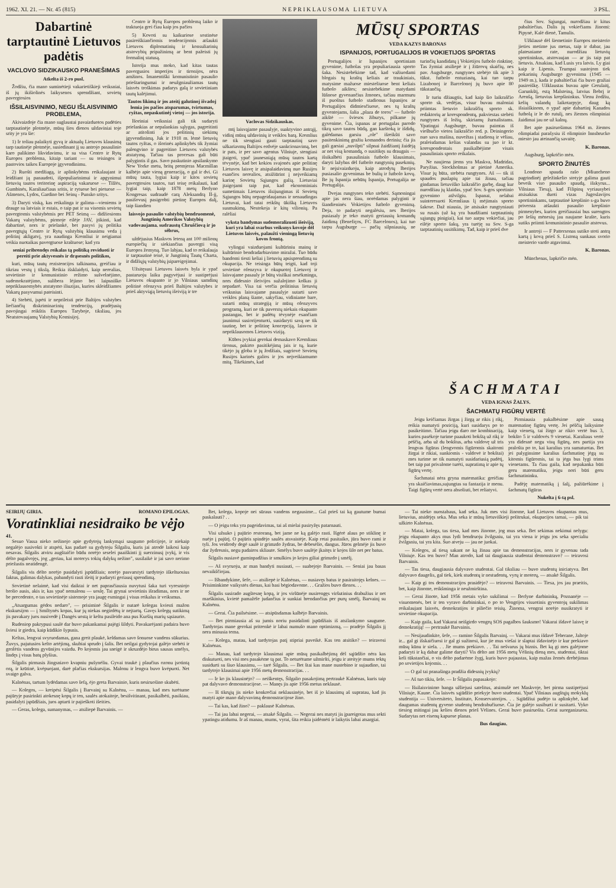1962. XI. 21. — Nr. 45 (815) N E P R I K L A U S O M A L I E T U V A 3 PSL.
Dabartinė tarptautinė Lietuvos padėtis
VACLOVO SIDZIKAUSKO PRANEŠIMAS
Atkelta iš 2-ro pusl.
Žodžiu, čia mano suminėtieji vakarietiškieji veiksniai, iš jų ikišiolinės laikysenos sprendžiant, sovietų pavergtosios
IŠSILAISVINIMO, NEGU IŠLAISVINIMO PROBLEMA,
Akivaizdoje čia mano suglaustai pavaizduotos padėties tarptautinėje plotmėje, mūsų šios dienos uždaviniai toje srity je yra šie:
1) Ir toliau palaikyti gyvą ir aktualų Lietuvos klausimą tarp tautinėje plotmėje, susiedinant jį su antrojo pasaulinio karo palikimo likvidavimu, ir su visa Centro ir Rytų Europos problema, kitaip tariant — su teisingos ir pastovios taikos Europoje įgyvendinimu.
2) Ruošti medžiagą, ir aplinkybėms reikalaujant ir leidžiant ją panaudoti, išpopuliarinimui ir apgynimui lietuvių tautos teritorinę aspiraciją vakaruose — Tilžės, Gumbinės, Karaliaučiaus sritis, ir rytuose bei pietuose — Ašmenos, Lydos, Gardino bei Seinų - Punsko sritys.
3) Daryti viską, kas reikalinga ir galima—vieniems ir drauge su latviais ir estais, o taip pat ir su visomis sovietų pavergtomis valstybėmis per PET Seimą — didžiosioms Vakarų valstybėms, pirmoje eilėje JAV, įtikinti, kad dabartinė, nors ir prielankė, bet pasyvi jų politika pavergtųjų Centro ir Rytų valstybių klausimu veda į politinį akligatvį, yra naudinga Kremliui ir neigiamai veikia nuotaikas pavergtuose kraštuose; kad yra
seniai pribrendęs reikalas tą politiką reviduoti ir pereiti prie aktyvesnės ir drąsesnės politikos,
kuri, mūsų tautų rezistencijos talkinama, greičiau ir tikriau vestų į tikslą. Reikia išsklaidyti, kaip nerealias, sovietinio ir komunistinio režimo sušvelnėjimo, sudemokratėjimo, sulibera lėjimo bei laipsniško nepriklausomybės atstatymo iliuzijas, kurios skleidžiamos Vakarų pasyvumui pateisinti.
4) Stebėti, įspėti ir neprileisti prie Baltijos valstybes liečiančių diskriminacinių tendencijų, pradėjusių pavojingai reikštis Europos Taryboje, tiksliau, jos Neatstovaujamų Valstybių Komisijoj.
Centro ir Rytų Europos problemą laiko ir traktuoja grei čiau kaip jos pačios
5) Kovoti su kaikuriose sostinėse pasireiškiančiomis tendencijomis atšaukti Lietuvos diplomatinių ir konsuliarinių atstovybių pripažinimą ar bent pažeisti jų formalinį statusą.
Istorija mus moko, kad kitas tautas pavergusios imperijos ir tironijos, nėra amžinos. Imanentiški komunistinio pasaulio prieštaringumai ir neužgniaužiamas tautų laisvės troškimas padarys galą ir sovietiniam tautų kalėjimui.
Tautos likimą ir jos ateitį galutinoj išvadoj lemia jos pačios atsparumas, tvirtumas, ryžtas, nepaskutinėj vietoj — jos istorija.
Išoriniai veiksniai gali tik sudaryti prielankias ar nepalankias sąlygas, pagreitinti ar atitolinti jos politinių siekimų įgyvendinimą. Juk ir 1918 m. lėmė lietuvių tautos ryžtas, o išorinės aplinkybės tik žymiai palengvino ir pagreitino Lietuvos valstybės atstatymą. Tačiau tas procesas gali būti palygintis il gas. Savo paskutinio apsilankymo New Yorke metu, britų premjeras Macmillan kalbėjo apie vieną generaciją, o gal ir dvi. Gi mūsų tauta, lygiai kaip ir kitos sovietų pavergtosios tautos, turi teisę reikalauti, kad lygiai taip, kaip 1878 metų Berlyno Kongresas sudraudė carą Aleksandrą II-jį, pasišovusį pasigrobti pietinę Europos dalį, taip šiandien
laisvojo pasaulio valstybių bendruomenė, Jungtinių Amerikos Valstybių vadovaujama. sudraustų Chruščiovą ir jo sėbrus,
uždėjusius Maskvos leteną ant 100 milionų europiečių ir siekiančius pavergti visą Europos žemyną. Tuo labjau, kad to reikalauja ir tarptautinė teisė, ir Jungtinių Tautų Charta, ir didžiųjų valstybių įsipareigojimai.
Užsitęsusi Lietuvos laisvės byla ir ypač pastaruoju laiku pagyvėjusi ir sustiprėjusi Lietuvos okupanto ir jo Vilniaus samdinų politinė ofenzyva prieš Baltijos valstybes ir prieš aktyviąją lietuvių išeiviją ir tre
Vaclovas Sidzikauskas.
mtį laisvąjame pasaulyje, suaktyvino antrąjį, vidinį mūsų uždavinių ir veiklos barą. Kremlius ne tik stengiasi gauti tarptautinį savo užkariavmų Baltijos erdvėje sankcionavimą, bet ir pats, ir per savo agentus Vilniuje, stengiasi įtaigoti, ypač jaunesniąją mūsų tautos kartą tėvynėje, kad bet kokios svajonės apie politinę Lietuvos laisvę ir atsipalaidavimą nuo Rusijos esančios nerealios, atsižiūrint į neįveikiamą karinę Sovietų Sąjungos galią. Lietuviai įtaigojami taip pat, kad ekonominiais sumetimais Lietuvos išsijungimas iš Sovietų Sąjungos būtų nepageidaujamas ir nenaudingas Lietuvai, kad tatai reikštų ūkišką Lietuvos susmukimą, Nestokoja ir kitų vilionių. Pa ralėliai
vyksta bandymas sudemoralizuoti išeiviją, kuri yra labai svarbus veiksnys kovoje dėl Lietuvos laisvės, palaužti vieningą lietuvių kovos frontą.
vylingai vaizduojami kultūriniu mainų ir kultūrinio bendradarbiavimo miražai. Tuo būdu bandomi tiesti keliai į lietuvių apsisprendimą su okupacija. Ne teisinga būtų teigti, kad toji sovietinė ofenzyva ir okupuotoj Lietuvoj ir laisvajame pasauly je būtų visiškai nesėkminga, nors didesnio išeivijos sužalojimo kolkas ji nepadarė. Visa tai verčia politinius lietuvių veiksnius laisvajame pasaulyje sutarti savo veiklos planą šiame, sakyčiau, vidiniame bare, sutarti mūsų strategiją ir mūsų ofenzyvos programą, kuri ne tik paverstų niekais okupanto pastangas, bet ir padėtų tėvynėje esančiam jaunimui susiorijentuoti, susidaryti savą ne tik tautinę, bet ir politinę koncepciją, laisvos ir nepriklausomos Lietuvos viziją.
Kūbos įvykiai gerokai demaskavo Kremliaus tironus, pakirto pasitikėjimą jais ir tų, kurie tikėjo jų globa ir jų žodžiais, sugriovė Sovietų Rusijos karinės galios ir jos neįveikiamumo mitą. Tikėkimės, kad
MŪSŲ SPORTAS
VEDA KAZYS BARONAS
ISPANIJOS, PORTUGALIJOS IR VOKIETIJOS SPORTAS
Portugalijos ir Ispanijos sportiniam gyvenime, futbolas yra populiariausia sporto šaka. Nesistebėkime tad, kad važiuodami blogais tų kraštų keliais ar traukiniais, matysime mažuose miesteliuose bent keliais futbolo aikštes; nesistebėkime matydami lūšnose gyvenančius žmones, tačiau marmuru iš puoštus futbolo stadionus Ispanijos ar Portugalijos didmiesčiuose, nes tų kraštų gyventojams, šalia „plaza de toros" — futbolo aikštė — šviesos žiburys, pilkame jų gyvenime. Čia, ispanas ar portugalas parodo tikrą savo tautos būdą, gan karštoką ir išdidų, galėdamas garsiu „ole" išreikšti savo pasitenkinimą gražiu komandos deriniu; čia jis gali garsiai „nuvilpti" silpnai žaidžiantį žaidėją ar net visą komandą, o susitikęs su draugais — išsikalbėti pasauliniais futbolo klausimais, daryti lažybas dėl futbolo rungtynių pasekmių. Ir neįsivaizduoju, kaip atrodytų Iberijos pusiasalio gyvenimas be bulių ir futbolo kovų. Be jų Ispanija nebūtų Ispanija, Portugalija ne Portugalija.
Dvejas rungtynes teko stebėti. Sąmoningai apie jas nera šiau, norėdamas palyginti ir šiandieninės Vokietijos futbolo gyvenimą. Deja, to padaryti negalėsiu, nes Iberijos pusiasaly je teko matyti geriausių komandų žaidimą (Benefiços, FC Barcelonos), kai tuo tarpu Augsburge — pačių silpniausių, ne turinčių kandidatų į Vokietijos futbolo rinktinę. Tas žymiai atsiliepė ir į žiūrovų skaičių, nes pav. Augsburge, rungtynes stebėjo tik apie 3 tūkst. futbolo entuziastų, kai tuo tarpu Lizabonoj ir Barcelonoj jų buvo apie 80 tūkstančių.
Ir turiu džiaugtis, kad kaip šio laikraščio sporto sk. vedėjas, visur buvau maloniai priimtas lietuvio laikraščių sporto sk. redaktorių ar korespondentų, pakviestas stebėti rungtynes iš ložių, skiriamų žurnalistams. Ypatingai Augsburge, buvau paimtas iš viešbučio vietos laikraščio red. p. Deiningerio nuo sava mašina, nuvežtas į stadioną ir vėliau, praleisdamas kelias valandas su juo ir kt. korespondentais pasikalbėjime visais pasauliniais sporto reikalais.
Ne naujiena jiems yra Maskva, Madridas, Paryžius. Stockholmas ar pietinė Amerika. Visur jų būta, stebėta rungtynes. Aš — tik iš spaudos puslapių apie tai žinau, tačiau gindamas lietuviško laikraščio garbę, daug kur nurodžiau jų klaidas, ypač Sov. S-gos sportinio gyvenimo atžvilgiu. Ispanai, nelabai suinteresuoti Kremliaus lį mėjimais sporto šakose. Daž niausia, jie atsisako rungtyniauti su rusais (už ką yra baudžiami tarptautinių sąjungų pinigiai), kai tuo aarpu vokiečiai, jau eilėje sporto šakų, yra turėję su Sov. S-ga tarptautinių susitikimų. Tad, kaip ir prieš dve
čius Sov. Sąjungai, nurodžiau ir kitus pabaltiečius. Dalis jų vokiečiams žinomi: Pipynė, Kalė dienė, Tamulis.
Užklausė dėl šiemetinio Europos meisterio jieties metime jus metus, taip ir dabar, jau platesniame rate, nurodžiau lietuvių sportininkus, atstovaujan — ar jis taip pat lietuvis. Atsakiau, kad Lusis yra latvis. Ly giai kaip ir Lipenis. Trumpai sustojom tiek pokarinių Augsburgo gyvenimu (1945 — 1949 m.), kada ir pabaltiečiai čia buvo gražiai pasireiškę. Užklaustas buvau apie Gerulaitį, Garunkštį, estą Malsteiną, latvius Bebrį ir Arenšą, lietuvius krepšininkus. Vienu žodžiu, kelių valandų laikotarpyje, daug ką išsiaiškinom, o ypač apie dabartinį Kanados futbolą ir le do rutulį, nes žiemos olimpiniai žaidimai jau ne už kalnų.
Bet apie pasiruošimus 1964 m. žiemos olimpiadai parašysiu iš olimpinio Innsbrucko miesto jau ateinančią savaitę.
K. Baronas.
Augsburg, lapkričio mėn.
SPORTO ŽINUTĖS
Londono spauda rašo (Miuncheno pagrindinėj geležinkelio stotyje galima gauti beveik viso pasaulio spaudą, išskyrus... Vilniaus Tiesą), kad Filipinų vyriausybei atsisakius duoti vizas Jugoslavijos sportininkams, tarptautinė krepšinio s-ga buvo priversta atšaukti pasaulio krepšinio pirmenybes, kurios greičiausiai bus surengtos po šešių mėnesių jau naujame krašte, kuris sutiks priimti komunistinio pasaulio atstovus.
Ir antroji — F Pattersonas sutiko stoti antrą kartą į kovą prieš S. Listoną sunkaus svorio meisterio vardo atgavimui.
K. Baronas.
Münchenas, lapkričio mėn.
ŠACHMATAI
VEDA IGNAS ŽALYS.
ŠACHMATŲ FIGŪRŲ VERTĖ
Jeigu keičiamas žirgas į žirgą ar rikis į rikį, reikia numatyti poziciją, kuri susidarys po to pasikeitimo. Tačiau jeigu daro me kombinaciją, kurios pasėkoje turime paaukoti bokštą už rikį ir pėščią, arba už du bokštus, arba valdovę už tris lengvas figūras (lengvomis figūromis skaitomi žirgai ir rikiai, sunkiomis - valdovė ir bokštai) mes turime ne tik numatyti susidariusią padėtį, bet taip pat privalome turėti, supratimą ir apie tų figūrų vertę.
Šachmatai nėra gryna matematika: greičiau yra skaičiavimas,sujungtas su fantazija ir menu. Taigi figūrų vertė nera absoliuti, bet reliatyvi.
Pirmiausia pakalbėsime apie sausą matematinę figūrų vertę. Jei pėščią laikysime kaip vienetą, tai žirgo ar rikio vertė bus 3, bokšto 5 ir valdovės 9 vienetai. Karaliaus vertė yra didesnė negu visų figūrų, nes partija yra pralošta po to, kai karalius yra sumatuotas. Bet jei palyginsime karalius šachmatinę jėgą su kitomis figūromis, tai ta jėga bus lygi trims vienetams. Ta čiau gaila, kad nepakanka būti geru matematiku, jeigu nori būti geru šachmatininku.
Padėję matematiką į šalį, pažiūrėkime į šachmatų figūras
Nukelta į 6-tą psl.
SEIRIJŲ GIRIA. ROMANO EPILOGAS.
Voratinkliai nesidraiko be vėjo
41.
Sesuo Vassa nieko nežinojo apie gydytojų lankymąsi saugumo policijoje, ir niekaip negalėjo susivokti ir atspėti, kas padarė su gydytoju Šilgaliu, kuris jai atrodė laikosi kaip nesavas. Šilgalis atviru augštaičio būdu norėjo seselei paaiškinti jį suerzinusį įvykį, ir vis dėlto pagalvojęs, jog „geriau, kai moterys tokių dalykų nežino", susilaikė ir jai savo nerimo priežastis neatidengė.
Šilgalis vis dėlto norėjo pasidalyti įspūdžiais; norėjo pasvarstyti tardytojo iškeltuosius faktus, galimas dalykas, pabandyti rasti išeitį ir padaryti geriausį sprendimą.
Sovietinė nelaimė, kad visi daiktai ir net paprasčiausia nuvytusi šaka turi vyresniojo brolio ausis, akis ir, kas ypač nemalonu — uoslę. Tai grynai sovietinis išradimas, nors ir ne be precedento, o tas sovietinėje sistemoje yra įaugę esmingai į visus reikalus ir veiksmus.
„Atsargumas gėdos nedaro", — prisiminė Šilgalis ir nutarė kolegas kviesti mažon ekskursijon — į Smiltynės kopas, kur jų niekas negirdėtų ir neįtartų. Gavęs kolegų sutikimą jis pavakary juos nusivedė į Dangės uostą ir keltu pasileido ana pus Kuršių marių sąsiaurio.
Rudeniop pakrypusi saulė dar buvo pakankamai pajėgi šildyti. Pavakarėjanti padaira buvo šviesi ir giedra, kaip kūdikio šypsnis.
Keltas, lengvai svyruodamas, gana greit plaukė, keldamas savo šonuose vandens sūkurius. Žuvys, pajutusios kelto artėjimą, skubiai sprudo į šalis. Bet neilgai gydytojai galėjo stebėti ir grožėtis vandens gyvūnijos vaizdu. Po kojomis jau sneigė ir skruzdėjo birus sausas smėlys, lindęs į visus batų plyšius.
Šilgalis pirmasis žingsniavo kvapniu pušynėliu. Gyvai traukė į plaučius ozonu įsotintą orą, ir krūtinė, kvėpuojant, darė plačias ekskursijas. Malonu ir lengva buvo kvėpuoti. Net svaigo galva.
Kalnėnas, tartum lydėdamas savo šefą, ėjo greta Barvainio, kuris nesiruošino skubėti.
— Kolegos, — kreipėsi Šilgalis į Barvainį su Kalnėnu, — manau, kad mes turėtume pajūryje pasirinkti atokesnę kopų ir ten, saulės atokaitoje, besišvitinant, pasikalbėti, pasikiau, pasidalyti įspūdžiais, juos aptarti ir pajieškoti išeities.
— Geras, kolega, sumanymas, — atsiliepė Barvainis. —
Bet, kolega, kopoje nei sūraus vandens negausime... Gal prieš tai ką gautume burnai paskalauti? . .
— O jeigu toks yra pageidavimas, tai aš mielai pasiryžęs patarnauti.
Visi užsuko į pajūrio restoraną, bet jame ne ką galėjo rasti. Išgėrė alaus po stiklinę ir nuėjo į pajūrį. O pajūris spindėjo saulės atsvaistėje. Kaip retai pasitaiko, jūra buvo rami ir tyli. Jos veidrody degė saulė ir grimzdo žydras, be debesėlio, dangus. Jūros gelmėje jis buvo dar žydresnis, negu padairos skliaute. Smėlys buvo saulėje įkaitęs ir kojos šilo net per batus.
Šilgalis nusiavė guminpadžius ir smulkios jo kojos giliai grimzdo į smėlį.
— Aš svyruoju, ar man bandyti nusiauti, — suabejojo Barvainis. — Seniai jau basas nevaikščiojau.
— Išbandykime, šefe, — atsiliepė ir Kalnėnas, — nusiavęs batus ir pasiraitojęs kelnes. — Prisiminkime vaikystės dienas, kai basi bėgiodavome. . . Gražios buvo dienos. . .
Šilgalis susirado augštesnę kopą, ir jos viršūnėje nusirengęs viršutinius drabužius ir net marškinius, kvietė pamažėle judančius ir sunkiai brendančius per purų smėlį, Barvainį su Kalnėnu.
— Gerai. Čia pailsėsime. — atsipūsdamas kalbėjo Barvainis.
— Bet pirmiausia aš su jumis noriu pasidalinti įspūdžiais iš atsilankymo saugume. Tardytojas mane gerokai pritrenkė ir labai numušo mano optimizmą, — pradėjo Šilgalis jį nera minusia tema.
— Kolega, matau, kad tardytojas patį stipriai paveikė. Kas ten atsitiko? — teiravosi Kalnėnas.
— Manau, kad tardytojo klausimai apie mūsų pasikalbėjimą dėl sąjūdžio nėra kas diskutuoti, nes visi mes pasakėme tą pat. To neturėtume užmiršti, jeigu ir ateityje mums tektų susidurti su šiuo klausimu, — tarė Šilgalis. — Bet štai kas mane nustebino ir sujaudino, tai tardytojo klausimai apie 1956 metų demonstracijas. . .
— Ir ko jis klausinėjo? — neiškentęs, Šilgalio pasakojimą pertraukė Kalnėnas, kuris taip pat dalyvavo demonstracijose. — Manęs jis apie 1956 metus neklausė.
— Iš tikrųjų jis nieko konkrečiai neklausinėjo, bet iš jo klausimų aš supratau, kad jis matyti apie mano dalyvavimą demonstracijose žino.
— Tai kas, kad žino? — paklausė Kalnėnas.
— Tai jau labai negerai, — atsakė Šilgalis. — Negerai nes matyti jis įpareigotas mus sekti ypatingu atidumu. Ir aš manau, mums, vyrai, šita reikia įsidėmėti ir laikytis labai atsargiai.
— Tai nieko nuostabaus, kad seka. Juk mes visi žinome, kad Lietuvos okupantas mus, lietuvius, atsidėjęs seka. Mus seka ir mūsų lietuviškieji politrukai, okupacijos tarnai, — pik tai užkirto Kalnėnas.
— Matai, kolega, tas tiesa, kad mes žinome, jog mus seka. Bet sekimas nekimui nelygu: jeigu okupanto akys mus lydi bendruoju žvilgsniu, tai yra viena ir jeigu jos seka specialiu žvilgsniu, tai yra kita. Šuo atveju — jau ne juokai.
— Kolegos, aš tiesą sakant ne ką žinau apie tas demonstracijas, nors ir gyvenau tada Vilniuje. Kas ten buvo? Man atrodo, kad tai daugiausia studentai demonstravo? — teiravosi Barvainis.
— Tas tiesa, daugiausia dalyvavo studentai. Gal tiksliau — buvo studentų iniciatyva. Bet dalyvavo daugelis, gal tiek, kiek studentų ir nestudentų, vyrų ir moterų, — atsakė Šilgalis.
— Kaip gi tos demonstracijos prasidėjo? — teiravosi Barvainis. — Tiesa, jos jau praeitis, bet, kaip žinome, reikšminga ir neužmirština.
— Gerai žinote, kad 1956 metais vyko sukilimai — Berlyne darbininkų, Poznanėje — visuomenės, bet ir ten vyravo darbininkai, o po to Vengrijos visuotinis gyventojų sukilimas reikalaujant laisvės, demokratijos ir piliečio teisių. Žinoma, vengrai norėjo nusikratyti ir sovietine okupacija.
— Kaip gaila, kad Vakarai neišgirdo vengrų SOS pagalbos šauksmo! Vakarai išdavė laisvę ir demokratiją! — pertraukė Barvainis.
— Nesijaudinkite, šefe, — ramino Šilgalis Barvainį. — Vakarai mus išdavė Teherane, Jaltoje ir... gal gi išskaičiuosi ir gal gi sužinosi, kur jie mus viešai ir slaptai išdavinėjo ir kur prekiavo mūsų kūnu ir siela. . . Jie mums prekiavo. . . Tai nešvarus jų biznis. Bet ką gi mes galėjome padaryti ir ką dabar galime daryti? Vis dėlto ant 1956 metų Vėlinių dieną mes, studentai, tiktai keli tūkstančiai, o vis dėlto padarėme žygį, kuris buvo pajaustas, kaip mažas žemės drebėjimas po sovietijos kojomis. . .
— O gal tai pranašinga pradžia didesnių įvykių?
— Aš tuo tikiu, šefe. — Ir Šilgalis papasakojo:
— Išsilaisvinimo banga užliejusi satelitus, atsimušė net Maskvoje, bet pirma sustiprėjusi Vilniuje, Kaune. Čia laisvės sąjūdžio priekyje buvo studentai. Ypač Vilniaus augštųjų mokyklų studentija — Universiteto, Instituto, Konservatorijos. . . Sąjūdžiui padėjo ta aplinkybė, kad daugumas studentų gyveno studentų bendrabučiuose. Čia jie galėjo susiburti ir susitarti. Vyko tiesiog mitingai jau kelios dienos prieš Vėlines. Gerai buvo pasiruošta. Gerai suorganizuota. Sudarytas net eisenų kapuose planas.
Bus daugiau.